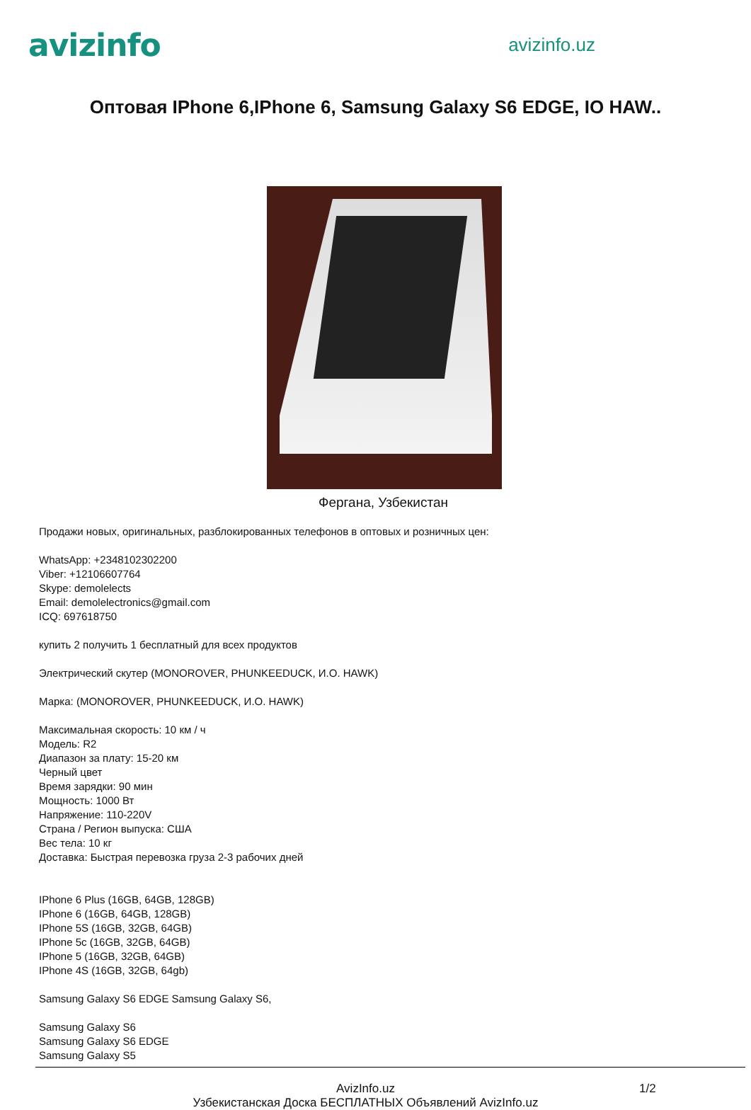avizinfo
avizinfo.uz
Оптовая IPhone 6,IPhone 6, Samsung Galaxy S6 EDGE, IO HAW..
Фергана, Узбекистан
Продажи новых, оригинальных, разблокированных телефонов в оптовых и розничных цен:
WhatsApp: +2348102302200
Viber: +12106607764
Skype: demolelects
Email: demolelectronics@gmail.com
ICQ: 697618750
купить 2 получить 1 бесплатный для всех продуктов
Электрический скутер (MONOROVER, PHUNKEEDUCK, И.О. HAWK)
Марка: (MONOROVER, PHUNKEEDUCK, И.О. HAWK)
Максимальная скорость: 10 км / ч
Модель: R2
Диапазон за плату: 15-20 км
Черный цвет
Время зарядки: 90 мин
Мощность: 1000 Вт
Напряжение: 110-220V
Страна / Регион выпуска: США
Вес тела: 10 кг
Доставка: Быстрая перевозка груза 2-3 рабочих дней
IPhone 6 Plus (16GB, 64GB, 128GB)
IPhone 6 (16GB, 64GB, 128GB)
IPhone 5S (16GB, 32GB, 64GB)
IPhone 5c (16GB, 32GB, 64GB)
IPhone 5 (16GB, 32GB, 64GB)
IPhone 4S (16GB, 32GB, 64gb)
Samsung Galaxy S6 EDGE Samsung Galaxy S6,
Samsung Galaxy S6
Samsung Galaxy S6 EDGE
Samsung Galaxy S5
AvizInfo.uz
Узбекистанская Доска БЕСПЛАТНЫХ Объявлений AvizInfo.uz
1/2